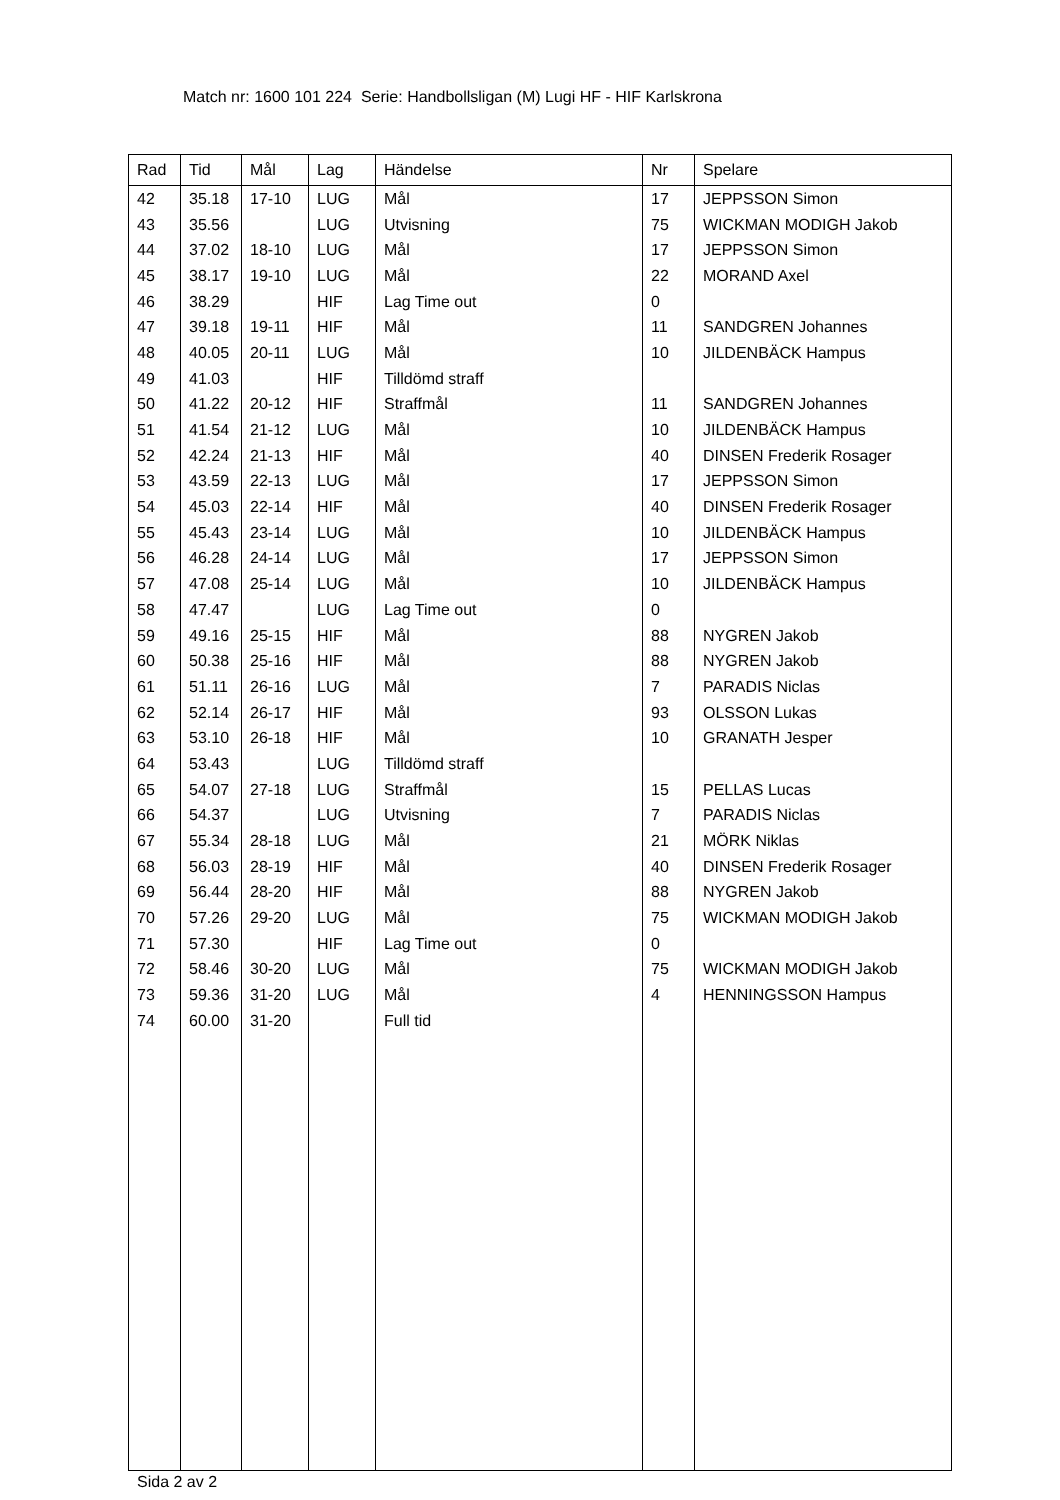Match nr: 1600 101 224 Serie: Handbollsligan (M) Lugi HF - HIF Karlskrona
| Rad | Tid | Mål | Lag | Händelse | Nr | Spelare |
| --- | --- | --- | --- | --- | --- | --- |
| 42 | 35.18 | 17-10 | LUG | Mål | 17 | JEPPSSON Simon |
| 43 | 35.56 | | LUG | Utvisning | 75 | WICKMAN MODIGH Jakob |
| 44 | 37.02 | 18-10 | LUG | Mål | 17 | JEPPSSON Simon |
| 45 | 38.17 | 19-10 | LUG | Mål | 22 | MORAND Axel |
| 46 | 38.29 | | HIF | Lag Time out | 0 | |
| 47 | 39.18 | 19-11 | HIF | Mål | 11 | SANDGREN Johannes |
| 48 | 40.05 | 20-11 | LUG | Mål | 10 | JILDENBÄCK Hampus |
| 49 | 41.03 | | HIF | Tilldömd straff | | |
| 50 | 41.22 | 20-12 | HIF | Straffmål | 11 | SANDGREN Johannes |
| 51 | 41.54 | 21-12 | LUG | Mål | 10 | JILDENBÄCK Hampus |
| 52 | 42.24 | 21-13 | HIF | Mål | 40 | DINSEN Frederik Rosager |
| 53 | 43.59 | 22-13 | LUG | Mål | 17 | JEPPSSON Simon |
| 54 | 45.03 | 22-14 | HIF | Mål | 40 | DINSEN Frederik Rosager |
| 55 | 45.43 | 23-14 | LUG | Mål | 10 | JILDENBÄCK Hampus |
| 56 | 46.28 | 24-14 | LUG | Mål | 17 | JEPPSSON Simon |
| 57 | 47.08 | 25-14 | LUG | Mål | 10 | JILDENBÄCK Hampus |
| 58 | 47.47 | | LUG | Lag Time out | 0 | |
| 59 | 49.16 | 25-15 | HIF | Mål | 88 | NYGREN Jakob |
| 60 | 50.38 | 25-16 | HIF | Mål | 88 | NYGREN Jakob |
| 61 | 51.11 | 26-16 | LUG | Mål | 7 | PARADIS Niclas |
| 62 | 52.14 | 26-17 | HIF | Mål | 93 | OLSSON Lukas |
| 63 | 53.10 | 26-18 | HIF | Mål | 10 | GRANATH Jesper |
| 64 | 53.43 | | LUG | Tilldömd straff | | |
| 65 | 54.07 | 27-18 | LUG | Straffmål | 15 | PELLAS Lucas |
| 66 | 54.37 | | LUG | Utvisning | 7 | PARADIS Niclas |
| 67 | 55.34 | 28-18 | LUG | Mål | 21 | MÖRK Niklas |
| 68 | 56.03 | 28-19 | HIF | Mål | 40 | DINSEN Frederik Rosager |
| 69 | 56.44 | 28-20 | HIF | Mål | 88 | NYGREN Jakob |
| 70 | 57.26 | 29-20 | LUG | Mål | 75 | WICKMAN MODIGH Jakob |
| 71 | 57.30 | | HIF | Lag Time out | 0 | |
| 72 | 58.46 | 30-20 | LUG | Mål | 75 | WICKMAN MODIGH Jakob |
| 73 | 59.36 | 31-20 | LUG | Mål | 4 | HENNINGSSON Hampus |
| 74 | 60.00 | 31-20 | | Full tid | | |
Sida 2 av 2